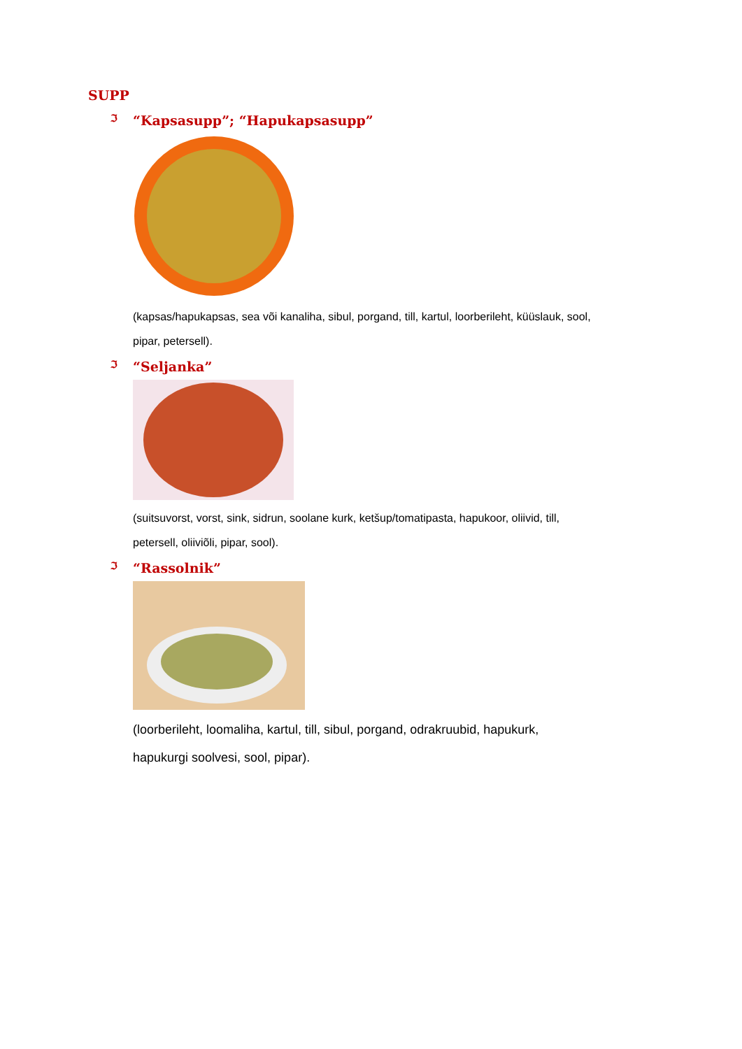SUPP
ℑ “Kapsasupp”; “Hapukapsasupp”
(kapsas/hapukapsas, sea või kanaliha, sibul, porgand, till, kartul, loorberileht, küüslauk, sool, pipar, petersell).
ℑ “Seljanka”
(suitsuvorst, vorst, sink, sidrun, soolane kurk, ketšup/tomatipasta, hapukoor, oliivid, till, petersell, oliiviõli, pipar, sool).
ℑ “Rassolnik”
(loorberileht, loomaliha, kartul, till, sibul, porgand, odrakruubid, hapukurk, hapukurgi soolvesi, sool, pipar).